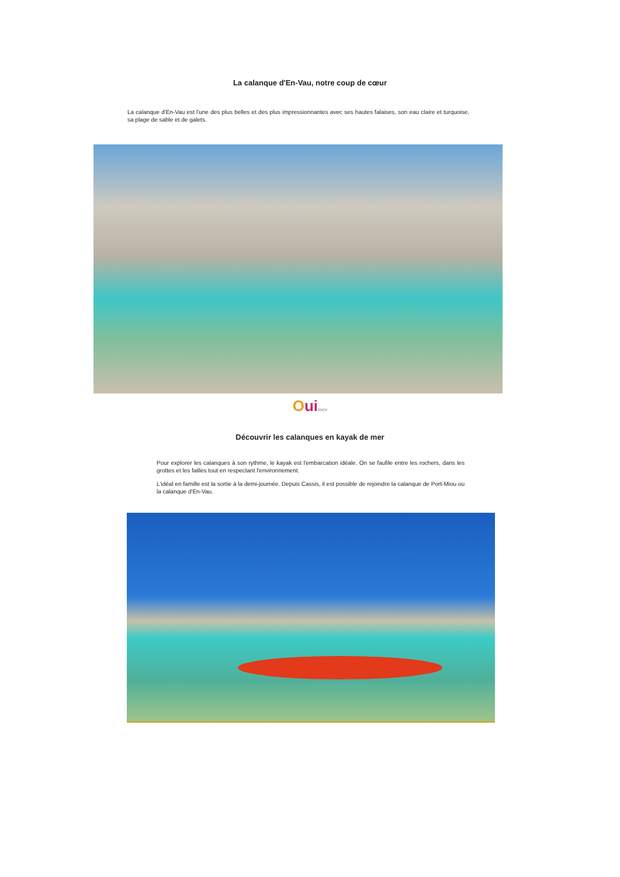La calanque d'En-Vau, notre coup de cœur
La calanque d'En-Vau est l'une des plus belles et des plus impressionnantes avec ses hautes falaises, son eau claire et turquoise, sa plage de sable et de galets.
Oui SNCF
Découvrir les calanques en kayak de mer
Pour explorer les calanques à son rythme, le kayak est l'embarcation idéale. On se faufile entre les rochers, dans les grottes et les failles tout en respectant l'environnement.
L'idéal en famille est la sortie à la demi-journée. Depuis Cassis, il est possible de rejoindre la calanque de Port-Miou ou la calanque d'En-Vau.